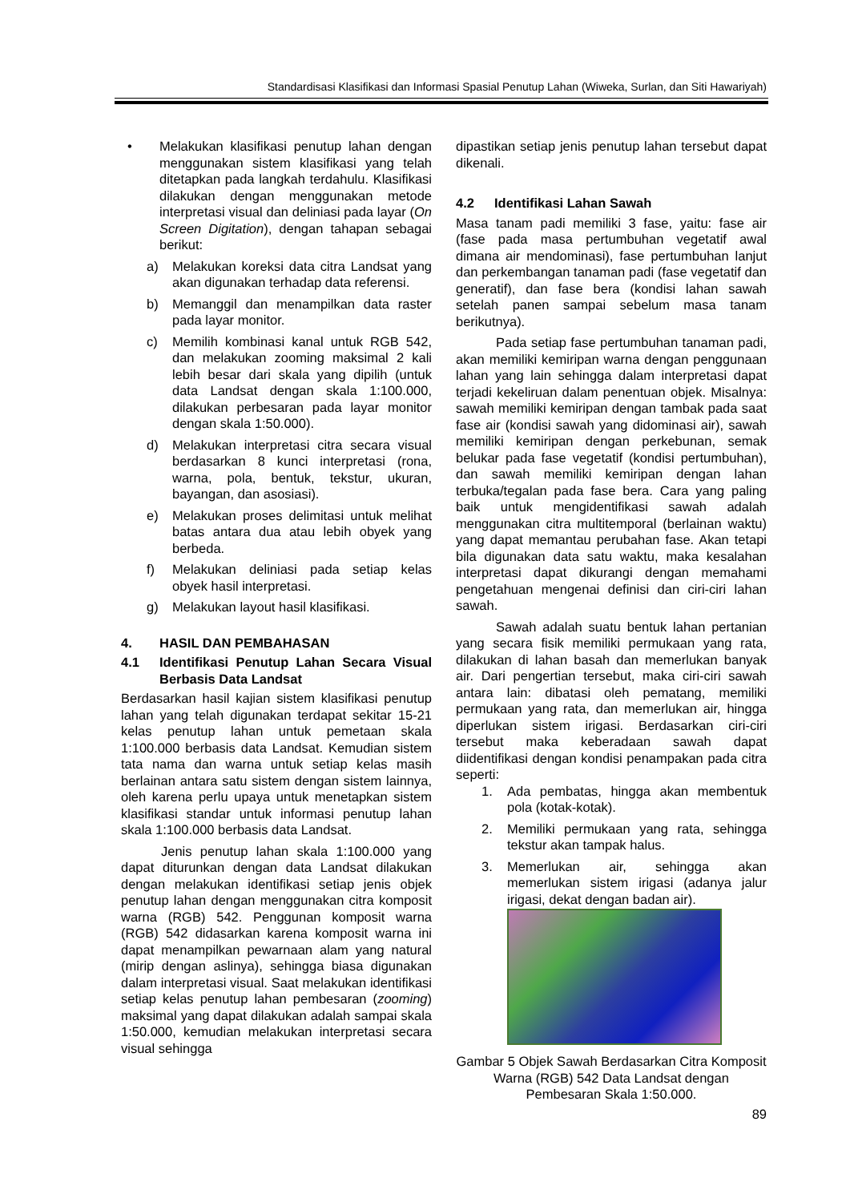Standardisasi Klasifikasi dan Informasi Spasial Penutup Lahan (Wiweka, Surlan, dan Siti Hawariyah)
• Melakukan klasifikasi penutup lahan dengan menggunakan sistem klasifikasi yang telah ditetapkan pada langkah terdahulu. Klasifikasi dilakukan dengan menggunakan metode interpretasi visual dan deliniasi pada layar (On Screen Digitation), dengan tahapan sebagai berikut:
a) Melakukan koreksi data citra Landsat yang akan digunakan terhadap data referensi.
b) Memanggil dan menampilkan data raster pada layar monitor.
c) Memilih kombinasi kanal untuk RGB 542, dan melakukan zooming maksimal 2 kali lebih besar dari skala yang dipilih (untuk data Landsat dengan skala 1:100.000, dilakukan perbesaran pada layar monitor dengan skala 1:50.000).
d) Melakukan interpretasi citra secara visual berdasarkan 8 kunci interpretasi (rona, warna, pola, bentuk, tekstur, ukuran, bayangan, dan asosiasi).
e) Melakukan proses delimitasi untuk melihat batas antara dua atau lebih obyek yang berbeda.
f) Melakukan deliniasi pada setiap kelas obyek hasil interpretasi.
g) Melakukan layout hasil klasifikasi.
4. HASIL DAN PEMBAHASAN
4.1 Identifikasi Penutup Lahan Secara Visual Berbasis Data Landsat
Berdasarkan hasil kajian sistem klasifikasi penutup lahan yang telah digunakan terdapat sekitar 15-21 kelas penutup lahan untuk pemetaan skala 1:100.000 berbasis data Landsat. Kemudian sistem tata nama dan warna untuk setiap kelas masih berlainan antara satu sistem dengan sistem lainnya, oleh karena perlu upaya untuk menetapkan sistem klasifikasi standar untuk informasi penutup lahan skala 1:100.000 berbasis data Landsat.
Jenis penutup lahan skala 1:100.000 yang dapat diturunkan dengan data Landsat dilakukan dengan melakukan identifikasi setiap jenis objek penutup lahan dengan menggunakan citra komposit warna (RGB) 542. Penggunan komposit warna (RGB) 542 didasarkan karena komposit warna ini dapat menampilkan pewarnaan alam yang natural (mirip dengan aslinya), sehingga biasa digunakan dalam interpretasi visual. Saat melakukan identifikasi setiap kelas penutup lahan pembesaran (zooming) maksimal yang dapat dilakukan adalah sampai skala 1:50.000, kemudian melakukan interpretasi secara visual sehingga
dipastikan setiap jenis penutup lahan tersebut dapat dikenali.
4.2 Identifikasi Lahan Sawah
Masa tanam padi memiliki 3 fase, yaitu: fase air (fase pada masa pertumbuhan vegetatif awal dimana air mendominasi), fase pertumbuhan lanjut dan perkembangan tanaman padi (fase vegetatif dan generatif), dan fase bera (kondisi lahan sawah setelah panen sampai sebelum masa tanam berikutnya).
Pada setiap fase pertumbuhan tanaman padi, akan memiliki kemiripan warna dengan penggunaan lahan yang lain sehingga dalam interpretasi dapat terjadi kekeliruan dalam penentuan objek. Misalnya: sawah memiliki kemiripan dengan tambak pada saat fase air (kondisi sawah yang didominasi air), sawah memiliki kemiripan dengan perkebunan, semak belukar pada fase vegetatif (kondisi pertumbuhan), dan sawah memiliki kemiripan dengan lahan terbuka/tegalan pada fase bera. Cara yang paling baik untuk mengidentifikasi sawah adalah menggunakan citra multitemporal (berlainan waktu) yang dapat memantau perubahan fase. Akan tetapi bila digunakan data satu waktu, maka kesalahan interpretasi dapat dikurangi dengan memahami pengetahuan mengenai definisi dan ciri-ciri lahan sawah.
Sawah adalah suatu bentuk lahan pertanian yang secara fisik memiliki permukaan yang rata, dilakukan di lahan basah dan memerlukan banyak air. Dari pengertian tersebut, maka ciri-ciri sawah antara lain: dibatasi oleh pematang, memiliki permukaan yang rata, dan memerlukan air, hingga diperlukan sistem irigasi. Berdasarkan ciri-ciri tersebut maka keberadaan sawah dapat diidentifikasi dengan kondisi penampakan pada citra seperti:
1. Ada pembatas, hingga akan membentuk pola (kotak-kotak).
2. Memiliki permukaan yang rata, sehingga tekstur akan tampak halus.
3. Memerlukan air, sehingga akan memerlukan sistem irigasi (adanya jalur irigasi, dekat dengan badan air).
Gambar 5 Objek Sawah Berdasarkan Citra Komposit Warna (RGB) 542 Data Landsat dengan Pembesaran Skala 1:50.000.
89